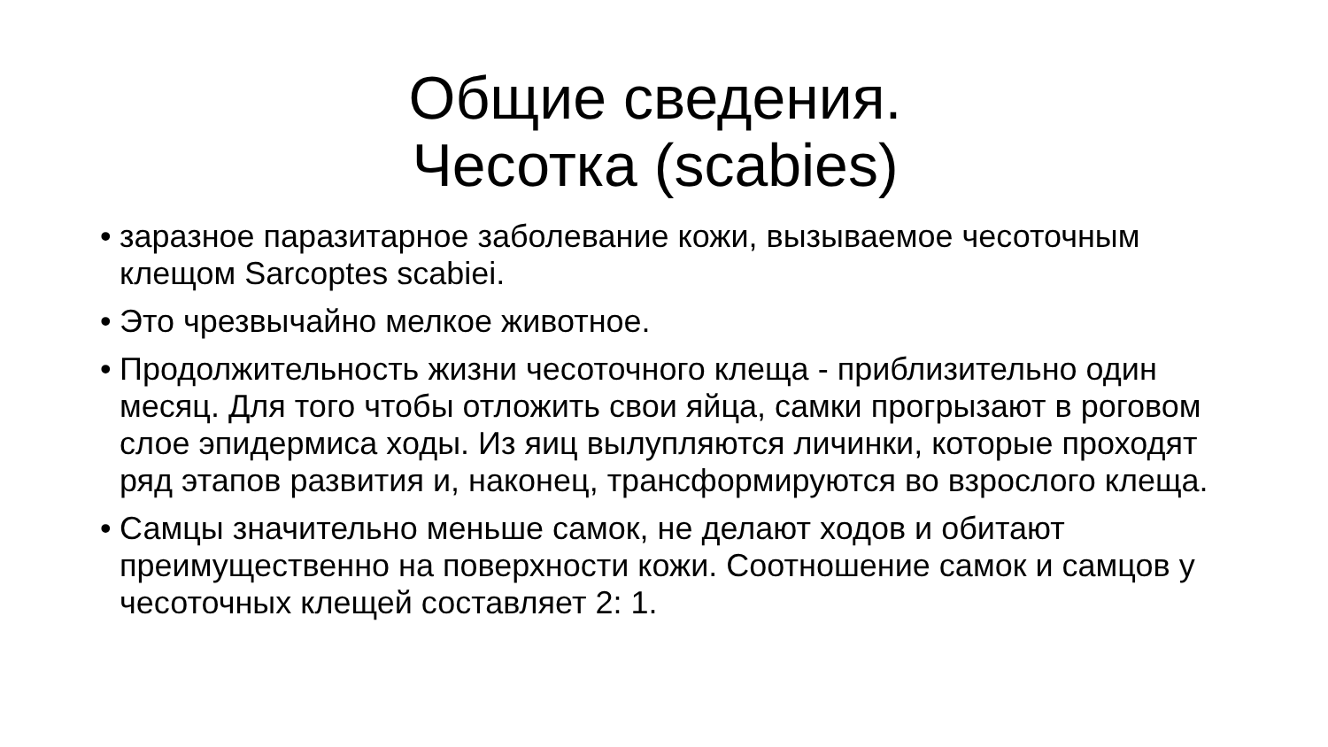Общие сведения.
Чесотка (scabies)
• заразное паразитарное заболевание кожи, вызываемое чесоточным клещом Sarcoptes scabiei.
• Это чрезвычайно мелкое животное.
• Продолжительность жизни чесоточного клеща - приблизительно один месяц. Для того чтобы отложить свои яйца, самки прогрызают в роговом слое эпидермиса ходы. Из яиц вылупляются личинки, которые проходят ряд этапов развития и, наконец, трансформируются во взрослого клеща.
• Самцы значительно меньше самок, не делают ходов и обитают преимущественно на поверхности кожи. Соотношение самок и самцов у чесоточных клещей составляет 2: 1.